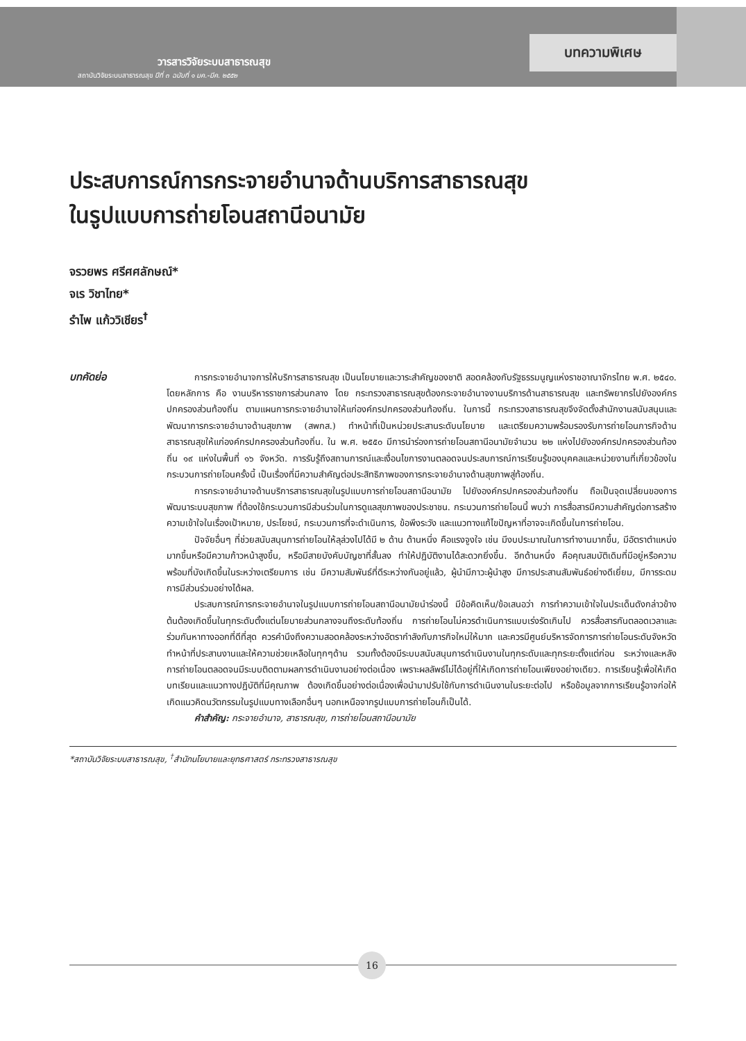วารสารวิจัยระบบสาธารณสุข
สถาบันวิจัยระบบสาธารณสุข ปีที่ ๓ ฉบับที่ ๑ มค.-มีค. ๒๕๕๒
บทความพิเศษ
ประสบการณ์การกระจายอำนาจด้านบริการสาธารณสุข
ในรูปแบบการถ่ายโอนสถานีอนามัย
จรวยพร ศรีศศลักษณ์*
จเร วิชาไทย*
รำไพ แก้ววิเชียร<sup>†</sup>
บทคัดย่อ
การกระจายอำนาจการให้บริการสาธารณสุข เป็นนโยบายและวาระสำคัญของชาติ สอดคล้องกับรัฐธรรมนูญแห่งราชอาณาจักรไทย พ.ศ. ๒๕๔๐. โดยหลักการ คือ งานบริหารราชการส่วนกลาง โดย กระทรวงสาธารณสุขต้องกระจายอำนาจงานบริการด้านสาธารณสุข และทรัพยากรไปยังองค์กรปกครองส่วนท้องถิ่น ตามแผนการกระจายอำนาจให้แก่องค์กรปกครองส่วนท้องถิ่น. ในการนี้ กระทรวงสาธารณสุขจึงจัดตั้งสำนักงานสนับสนุนและพัฒนาการกระจายอำนาจด้านสุขภาพ (สพกส.) ทำหน้าที่เป็นหน่วยประสานระดับนโยบาย และเตรียมความพร้อมรองรับการถ่ายโอนภารกิจด้านสาธารณสุขให้แก่องค์กรปกครองส่วนท้องถิ่น. ใน พ.ศ. ๒๕๕๐ มีการนำร่องการถ่ายโอนสถานีอนามัยจำนวน ๒๒ แห่งไปยังองค์กรปกครองส่วนท้องถิ่น ๑๙ แห่งในพื้นที่ ๑๖ จังหวัด. การรับรู้ถึงสถานการณ์และเงื่อนไขการงานตลอดจนประสบการณ์การเรียนรู้ของบุคคลและหน่วยงานที่เกี่ยวข้องในกระบวนการถ่ายโอนครั้งนี้ เป็นเรื่องที่มีความสำคัญต่อประสิทธิภาพของการกระจายอำนาจด้านสุขภาพสู่ท้องถิ่น.
การกระจายอำนาจด้านบริการสาธารณสุขในรูปแบบการถ่ายโอนสถานีอนามัย ไปยังองค์กรปกครองส่วนท้องถิ่น ถือเป็นจุดเปลี่ยนของการพัฒนาระบบสุขภาพ ที่ต้องใช้กระบวนการมีส่วนร่วมในการดูแลสุขภาพของประชาชน. กระบวนการถ่ายโอนนี้ พบว่า การสื่อสารมีความสำคัญต่อการสร้างความเข้าใจในเรื่องเป้าหมาย, ประโยชน์, กระบวนการที่จะดำเนินการ, ข้อพึงระวัง และแนวทางแก้ไขปัญหาที่อาจจะเกิดขึ้นในการถ่ายโอน.
ปัจจัยอื่นๆ ที่ช่วยสนับสนุนการถ่ายโอนให้ลุล่วงไปได้มี ๒ ด้าน ด้านหนึ่ง คือแรงจูงใจ เช่น มีงบประมาณในการทำงานมากขึ้น, มีอัตราตำแหน่งมากขึ้นหรือมีความก้าวหน้าสูงขึ้น, หรือมีสายบังคับบัญชาที่สั้นลง ทำให้ปฏิบัติงานได้สะดวกยิ่งขึ้น. อีกด้านหนึ่ง คือคุณสมบัติเดิมที่มีอยู่หรือความพร้อมที่บังเกิดขึ้นในระหว่างเตรียมการ เช่น มีความสัมพันธ์ที่ดีระหว่างกันอยู่แล้ว, ผู้นำมีภาวะผู้นำสูง มีการประสานสัมพันธ์อย่างดีเยี่ยม, มีการระดมการมีส่วนร่วมอย่างได้ผล.
ประสบการณ์การกระจายอำนาจในรูปแบบการถ่ายโอนสถานีอนามัยนำร่องนี้ มีข้อคิดเห็น/ข้อเสนอว่า การทำความเข้าใจในประเด็นดังกล่าวข้างต้นต้องเกิดขึ้นในทุกระดับตั้งแต่นโยบายส่วนกลางจนถึงระดับท้องถิ่น การถ่ายโอนไม่ควรดำเนินการแบบเร่งรัดเกินไป ควรสื่อสารกันตลอดเวลาและร่วมกันหาทางออกที่ดีที่สุด ควรคำนึงถึงความสอดคล้องระหว่างอัตรากำลังกับภารกิจใหม่ให้มาก และควรมีศูนย์บริหารจัดการการถ่ายโอนระดับจังหวัดทำหน้าที่ประสานงานและให้ความช่วยเหลือในทุกๆด้าน รวมทั้งต้องมีระบบสนับสนุนการดำเนินงานในทุกระดับและทุกระยะตั้งแต่ก่อน ระหว่างและหลังการถ่ายโอนตลอดจนมีระบบติดตามผลการดำเนินงานอย่างต่อเนื่อง เพราะผลลัพธ์ไม่ได้อยู่ที่ให้เกิดการถ่ายโอนเพียงอย่างเดียว. การเรียนรู้เพื่อให้เกิดบทเรียนและแนวทางปฏิบัติที่มีคุณภาพ ต้องเกิดขึ้นอย่างต่อเนื่องเพื่อนำมาปรับใช้กับการดำเนินงานในระยะต่อไป หรือข้อมูลจากการเรียนรู้อาจก่อให้เกิดแนวคิดนวัตกรรมในรูปแบบทางเลือกอื่นๆ นอกเหนือจากรูปแบบการถ่ายโอนก็เป็นได้.
คำสำคัญ: กระจายอำนาจ, สาธารณสุข, การถ่ายโอนสถานีอนามัย
*สถาบันวิจัยระบบสาธารณสุข, <sup>†</sup>สำนักนโยบายและยุทธศาสตร์ กระทรวงสาธารณสุข
16